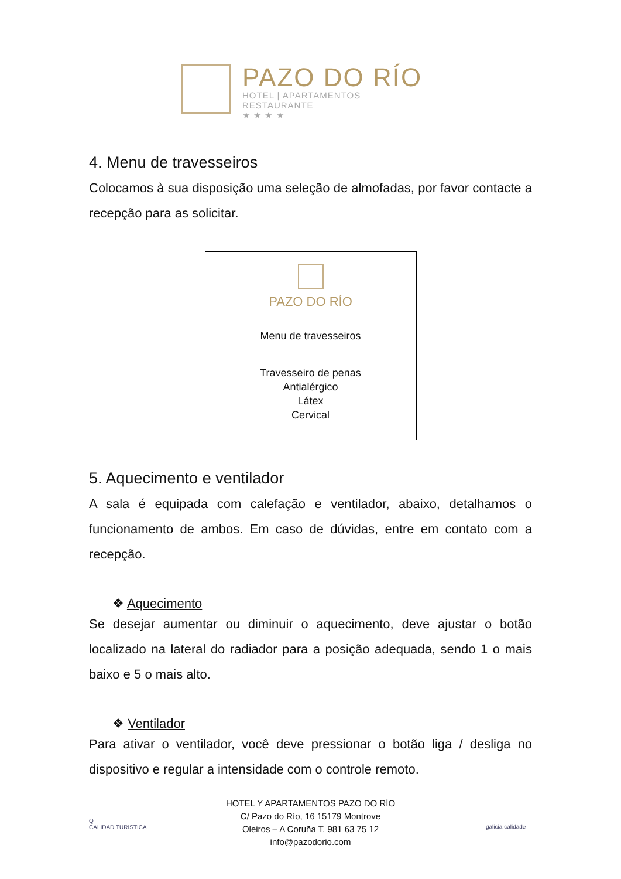PAZO DO RÍO
HOTEL | APARTAMENTOS
RESTAURANTE
★ ★ ★ ★
4. Menu de travesseiros
Colocamos à sua disposição uma seleção de almofadas, por favor contacte a recepção para as solicitar.
PAZO DO RÍO
Menu de travesseiros
Travesseiro de penas
Antialérgico
Látex
Cervical
5. Aquecimento e ventilador
A sala é equipada com calefação e ventilador, abaixo, detalhamos o funcionamento de ambos. Em caso de dúvidas, entre em contato com a recepção.
❖ Aquecimento
Se desejar aumentar ou diminuir o aquecimento, deve ajustar o botão localizado na lateral do radiador para a posição adequada, sendo 1 o mais baixo e 5 o mais alto.
❖ Ventilador
Para ativar o ventilador, você deve pressionar o botão liga / desliga no dispositivo e regular a intensidade com o controle remoto.
Q
CALIDAD TURISTICA
HOTEL Y APARTAMENTOS PAZO DO RÍO
C/ Pazo do Río, 16 15179 Montrove
Oleiros – A Coruña T. 981 63 75 12
info@pazodorio.com
galicia calidade